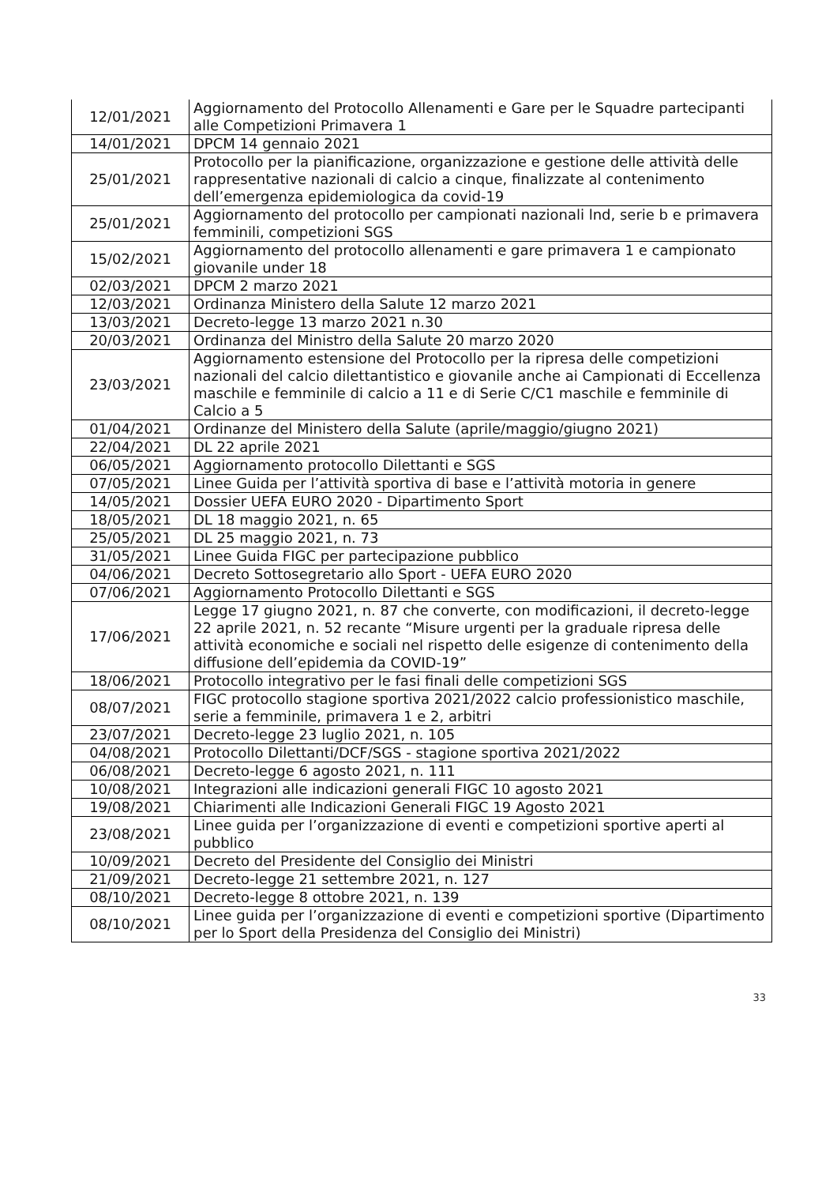| 12/01/2021 | Aggiornamento del Protocollo Allenamenti e Gare per le Squadre partecipanti alle Competizioni Primavera 1 |
| 14/01/2021 | DPCM 14 gennaio 2021 |
| 25/01/2021 | Protocollo per la pianificazione, organizzazione e gestione delle attività delle rappresentative nazionali di calcio a cinque, finalizzate al contenimento dell’emergenza epidemiologica da covid-19 |
| 25/01/2021 | Aggiornamento del protocollo per campionati nazionali lnd, serie b e primavera femminili, competizioni SGS |
| 15/02/2021 | Aggiornamento del protocollo allenamenti e gare primavera 1 e campionato giovanile under 18 |
| 02/03/2021 | DPCM 2 marzo 2021 |
| 12/03/2021 | Ordinanza Ministero della Salute 12 marzo 2021 |
| 13/03/2021 | Decreto-legge 13 marzo 2021 n.30 |
| 20/03/2021 | Ordinanza del Ministro della Salute 20 marzo 2020 |
| 23/03/2021 | Aggiornamento estensione del Protocollo per la ripresa delle competizioni nazionali del calcio dilettantistico e giovanile anche ai Campionati di Eccellenza maschile e femminile di calcio a 11 e di Serie C/C1 maschile e femminile di Calcio a 5 |
| 01/04/2021 | Ordinanze del Ministero della Salute (aprile/maggio/giugno 2021) |
| 22/04/2021 | DL 22 aprile 2021 |
| 06/05/2021 | Aggiornamento protocollo Dilettanti e SGS |
| 07/05/2021 | Linee Guida per l’attività sportiva di base e l’attività motoria in genere |
| 14/05/2021 | Dossier UEFA EURO 2020 - Dipartimento Sport |
| 18/05/2021 | DL 18 maggio 2021, n. 65 |
| 25/05/2021 | DL 25 maggio 2021, n. 73 |
| 31/05/2021 | Linee Guida FIGC per partecipazione pubblico |
| 04/06/2021 | Decreto Sottosegretario allo Sport - UEFA EURO 2020 |
| 07/06/2021 | Aggiornamento Protocollo Dilettanti e SGS |
| 17/06/2021 | Legge 17 giugno 2021, n. 87 che converte, con modificazioni, il decreto-legge 22 aprile 2021, n. 52 recante “Misure urgenti per la graduale ripresa delle attività economiche e sociali nel rispetto delle esigenze di contenimento della diffusione dell’epidemia da COVID-19” |
| 18/06/2021 | Protocollo integrativo per le fasi finali delle competizioni SGS |
| 08/07/2021 | FIGC protocollo stagione sportiva 2021/2022 calcio professionistico maschile, serie a femminile, primavera 1 e 2, arbitri |
| 23/07/2021 | Decreto-legge 23 luglio 2021, n. 105 |
| 04/08/2021 | Protocollo Dilettanti/DCF/SGS - stagione sportiva 2021/2022 |
| 06/08/2021 | Decreto-legge 6 agosto 2021, n. 111 |
| 10/08/2021 | Integrazioni alle indicazioni generali FIGC 10 agosto 2021 |
| 19/08/2021 | Chiarimenti alle Indicazioni Generali FIGC 19 Agosto 2021 |
| 23/08/2021 | Linee guida per l’organizzazione di eventi e competizioni sportive aperti al pubblico |
| 10/09/2021 | Decreto del Presidente del Consiglio dei Ministri |
| 21/09/2021 | Decreto-legge 21 settembre 2021, n. 127 |
| 08/10/2021 | Decreto-legge 8 ottobre 2021, n. 139 |
| 08/10/2021 | Linee guida per l’organizzazione di eventi e competizioni sportive (Dipartimento per lo Sport della Presidenza del Consiglio dei Ministri) |
33